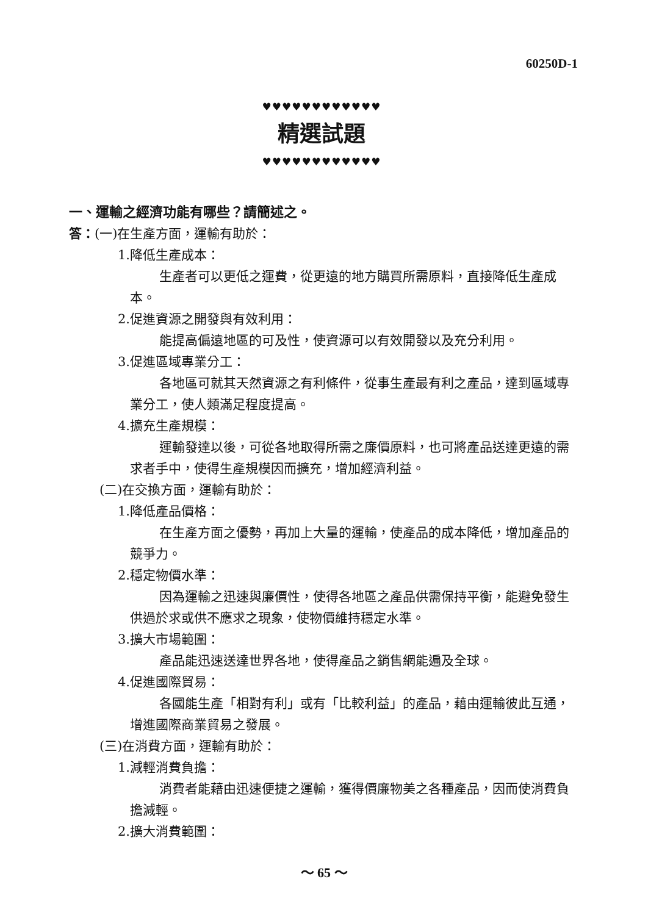60250D-1
♥♥♥♥♥♥♥♥♥♥♥♥
精選試題
♥♥♥♥♥♥♥♥♥♥♥♥
一、運輸之經濟功能有哪些？請簡述之。
答：(一)在生產方面，運輸有助於：
1.降低生產成本：
生產者可以更低之運費，從更遠的地方購買所需原料，直接降低生產成本。
2.促進資源之開發與有效利用：
能提高偏遠地區的可及性，使資源可以有效開發以及充分利用。
3.促進區域專業分工：
各地區可就其天然資源之有利條件，從事生產最有利之產品，達到區域專業分工，使人類滿足程度提高。
4.擴充生產規模：
運輸發達以後，可從各地取得所需之廉價原料，也可將產品送達更遠的需求者手中，使得生產規模因而擴充，增加經濟利益。
(二)在交換方面，運輸有助於：
1.降低產品價格：
在生產方面之優勢，再加上大量的運輸，使產品的成本降低，增加產品的競爭力。
2.穩定物價水準：
因為運輸之迅速與廉價性，使得各地區之產品供需保持平衡，能避免發生供過於求或供不應求之現象，使物價維持穩定水準。
3.擴大市場範圍：
產品能迅速送達世界各地，使得產品之銷售網能遍及全球。
4.促進國際貿易：
各國能生產「相對有利」或有「比較利益」的產品，藉由運輸彼此互通，增進國際商業貿易之發展。
(三)在消費方面，運輸有助於：
1.減輕消費負擔：
消費者能藉由迅速便捷之運輸，獲得價廉物美之各種產品，因而使消費負擔減輕。
2.擴大消費範圍：
～ 65 ～